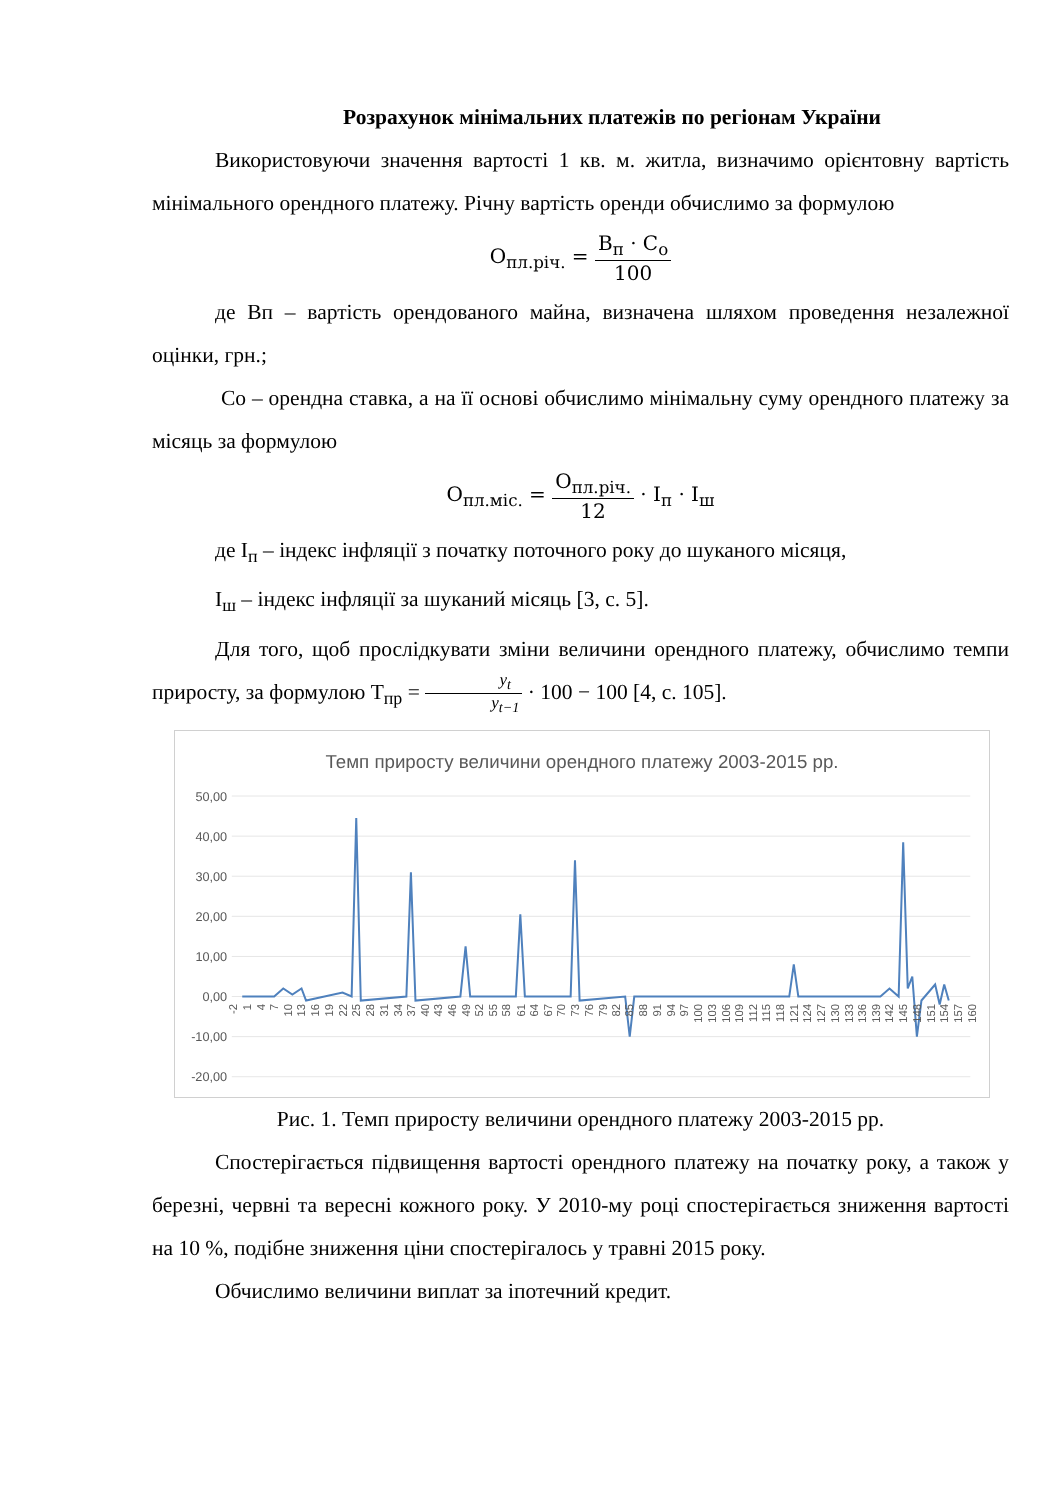Розрахунок мінімальних платежів по регіонам України
Використовуючи значення вартості 1 кв. м. житла, визначимо орієнтовну вартість мінімального орендного платежу. Річну вартість оренди обчислимо за формулою
О<sub>пл.річ.</sub> = В<sub>п</sub> · С<sub>о</sub> 100
де Вп – вартість орендованого майна, визначена шляхом проведення незалежної оцінки, грн.;
Со – орендна ставка, а на її основі обчислимо мінімальну суму орендного платежу за місяць за формулою
О<sub>пл.міс.</sub> = О<sub>пл.річ.</sub> 12 · І<sub>п</sub> · І<sub>ш</sub>
де І<sub>п</sub> – індекс інфляції з початку поточного року до шуканого місяця,
І<sub>ш</sub> – індекс інфляції за шуканий місяць [3, с. 5].
Для того, щоб прослідкувати зміни величини орендного платежу, обчислимо темпи приросту, за формулою Т<sub>пр</sub> = y<sub>t</sub> y<sub>t−1</sub> · 100 − 100 [4, с. 105].
Темп приросту величини орендного платежу 2003-2015 рр.
50,00
40,00
30,00
20,00
10,00
0,00
-10,00
-20,00
-2
1
4
7
10
13
16
19
22
25
28
31
34
37
40
43
46
49
52
55
58
61
64
67
70
73
76
79
82
85
88
91
94
97
100
103
106
109
112
115
118
121
124
127
130
133
136
139
142
145
148
151
154
157
160
Рис. 1. Темп приросту величини орендного платежу 2003-2015 рр.
Спостерігається підвищення вартості орендного платежу на початку року, а також у березні, червні та вересні кожного року. У 2010-му році спостерігається зниження вартості на 10 %, подібне зниження ціни спостерігалось у травні 2015 року.
Обчислимо величини виплат за іпотечний кредит.